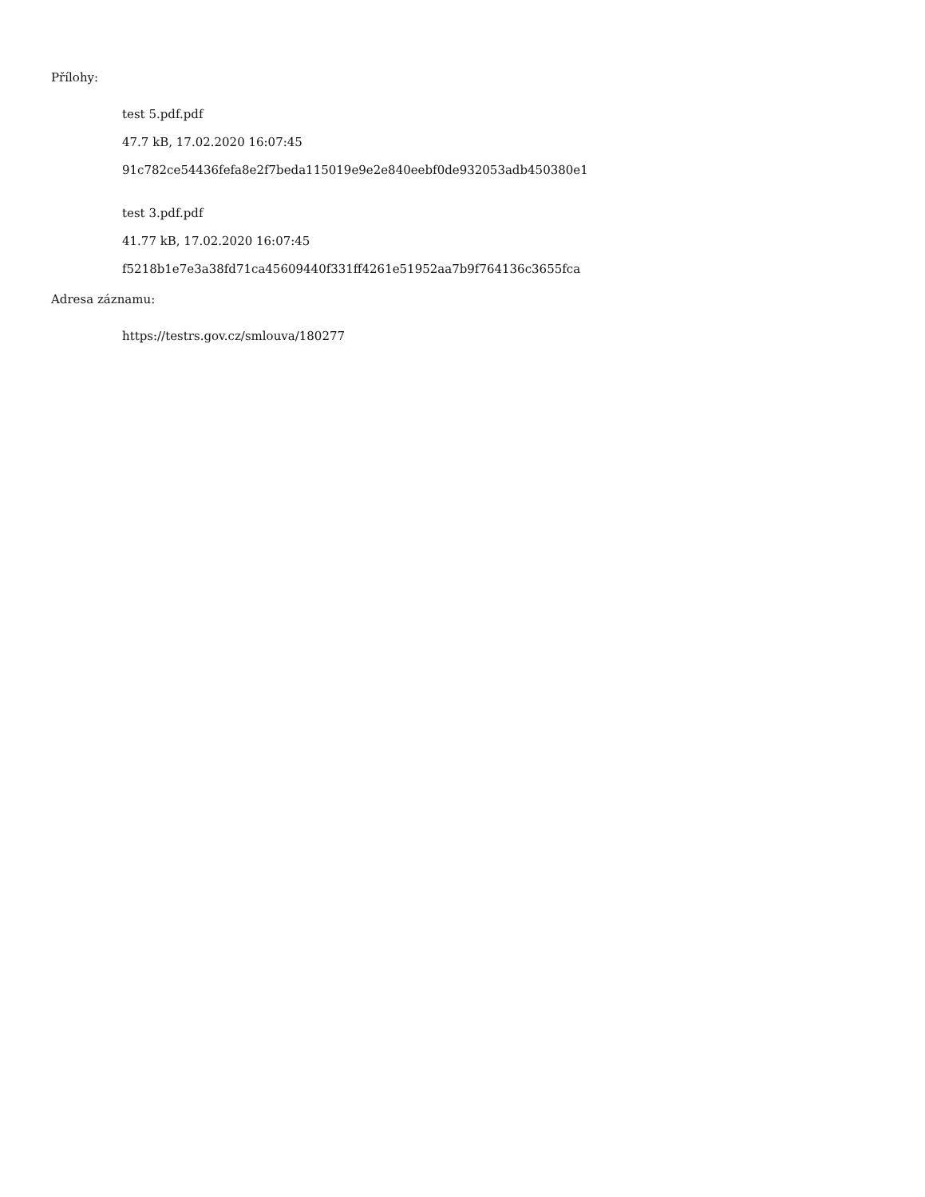Přílohy:
test 5.pdf.pdf
47.7 kB, 17.02.2020 16:07:45
91c782ce54436fefa8e2f7beda115019e9e2e840eebf0de932053adb450380e1
test 3.pdf.pdf
41.77 kB, 17.02.2020 16:07:45
f5218b1e7e3a38fd71ca45609440f331ff4261e51952aa7b9f764136c3655fca
Adresa záznamu:
https://testrs.gov.cz/smlouva/180277